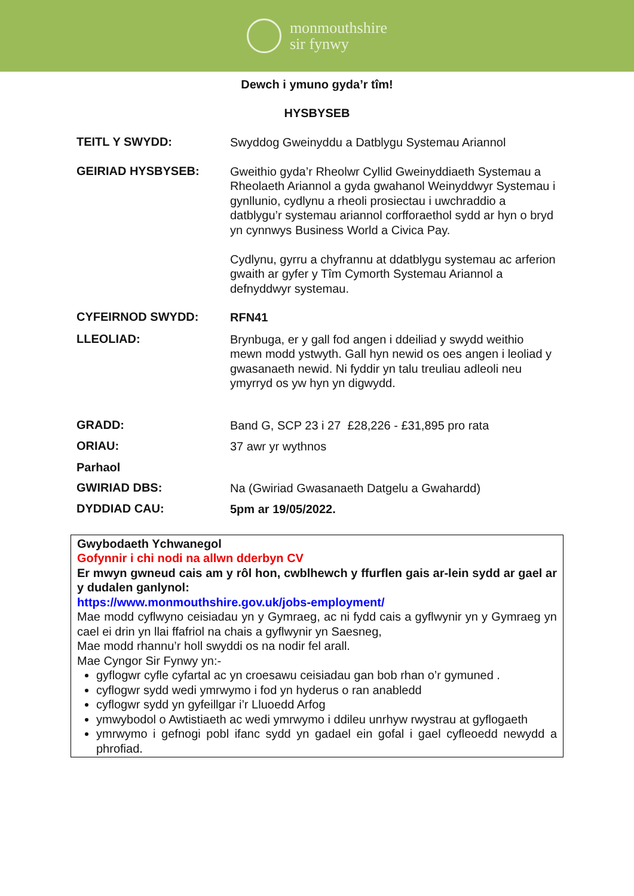monmouthshire
sir fynwy
Dewch i ymuno gyda’r tîm!
HYSBYSEB
TEITL Y SWYDD:
Swyddog Gweinyddu a Datblygu Systemau Ariannol
GEIRIAD HYSBYSEB:
Gweithio gyda’r Rheolwr Cyllid Gweinyddiaeth Systemau a Rheolaeth Ariannol a gyda gwahanol Weinyddwyr Systemau i gynllunio, cydlynu a rheoli prosiectau i uwchraddio a datblygu’r systemau ariannol corfforaethol sydd ar hyn o bryd yn cynnwys Business World a Civica Pay.
Cydlynu, gyrru a chyfrannu at ddatblygu systemau ac arferion gwaith ar gyfer y Tîm Cymorth Systemau Ariannol a defnyddwyr systemau.
CYFEIRNOD SWYDD:
RFN41
LLEOLIAD:
Brynbuga, er y gall fod angen i ddeiliad y swydd weithio mewn modd ystwyth. Gall hyn newid os oes angen i leoliad y gwasanaeth newid. Ni fyddir yn talu treuliau adleoli neu ymyrryd os yw hyn yn digwydd.
GRADD:
Band G, SCP 23 i 27 £28,226 - £31,895 pro rata
ORIAU:
37 awr yr wythnos
Parhaol
GWIRIAD DBS:
Na (Gwiriad Gwasanaeth Datgelu a Gwahardd)
DYDDIAD CAU:
5pm ar 19/05/2022.
Gwybodaeth Ychwanegol
Gofynnir i chi nodi na allwn dderbyn CV
Er mwyn gwneud cais am y rôl hon, cwblhewch y ffurflen gais ar-lein sydd ar gael ar y dudalen ganlynol:
https://www.monmouthshire.gov.uk/jobs-employment/
Mae modd cyflwyno ceisiadau yn y Gymraeg, ac ni fydd cais a gyflwynir yn y Gymraeg yn cael ei drin yn llai ffafriol na chais a gyflwynir yn Saesneg,
Mae modd rhannu’r holl swyddi os na nodir fel arall.
Mae Cyngor Sir Fynwy yn:-
gyflogwr cyfle cyfartal ac yn croesawu ceisiadau gan bob rhan o’r gymuned .
cyflogwr sydd wedi ymrwymo i fod yn hyderus o ran anabledd
cyflogwr sydd yn gyfeillgar i’r Lluoedd Arfog
ymwybodol o Awtistiaeth ac wedi ymrwymo i ddileu unrhyw rwystrau at gyflogaeth
ymrwymo i gefnogi pobl ifanc sydd yn gadael ein gofal i gael cyfleoedd newydd a phrofiad.